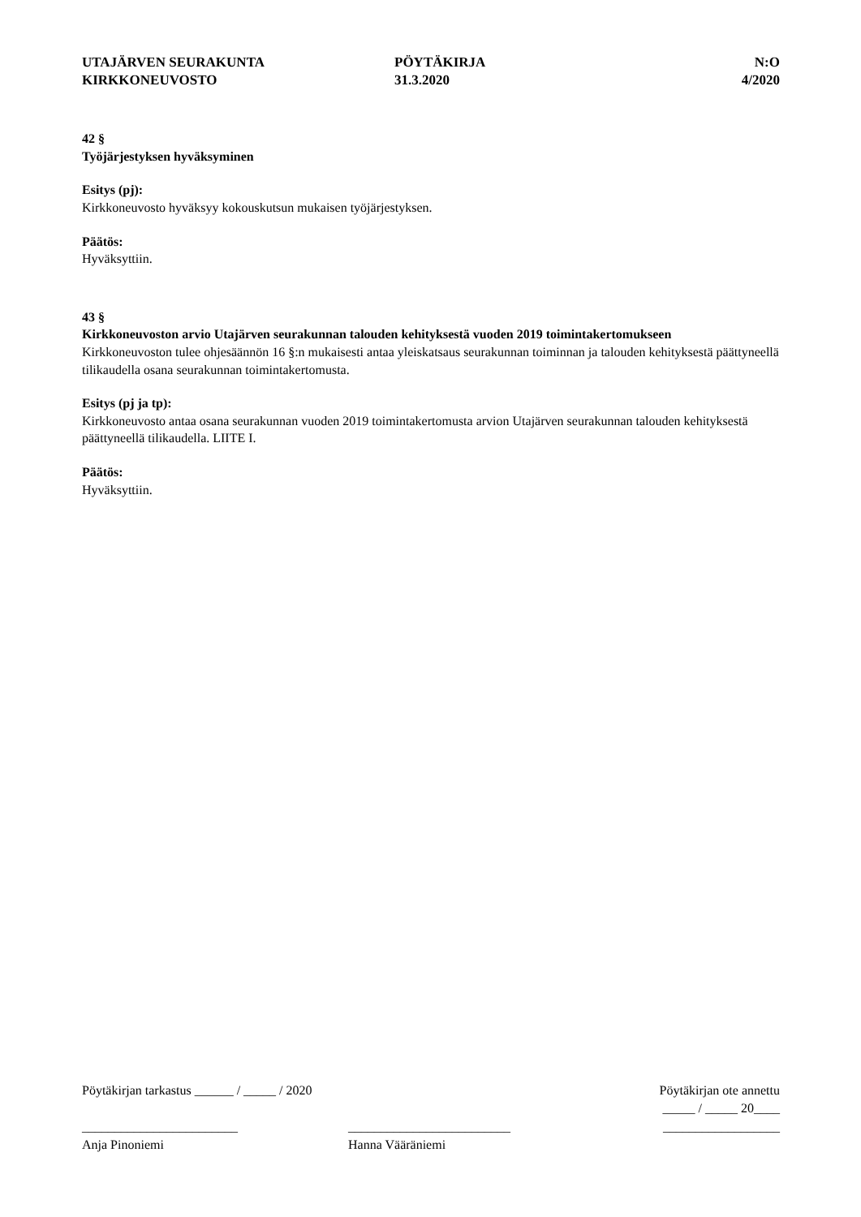UTAJÄRVEN SEURAKUNTA
KIRKKONEUVOSTO
PÖYTÄKIRJA
31.3.2020
N:O
4/2020
42 §
Työjärjestyksen hyväksyminen
Esitys (pj):
Kirkkoneuvosto hyväksyy kokouskutsun mukaisen työjärjestyksen.
Päätös:
Hyväksyttiin.
43 §
Kirkkoneuvoston arvio Utajärven seurakunnan talouden kehityksestä vuoden 2019 toimintakertomukseen
Kirkkoneuvoston tulee ohjesäännön 16 §:n mukaisesti antaa yleiskatsaus seurakunnan toiminnan ja talouden kehityksestä päättyneellä tilikaudella osana seurakunnan toimintakertomusta.
Esitys (pj ja tp):
Kirkkoneuvosto antaa osana seurakunnan vuoden 2019 toimintakertomusta arvion Utajärven seurakunnan talouden kehityksestä päättyneellä tilikaudella. LIITE I.
Päätös:
Hyväksyttiin.
Pöytäkirjan tarkastus ______ / _____ / 2020 Pöytäkirjan ote annettu
_____ / _____ 20____
________________________
Anja Pinoniemi _________________________
Hanna Vääräniemi __________________